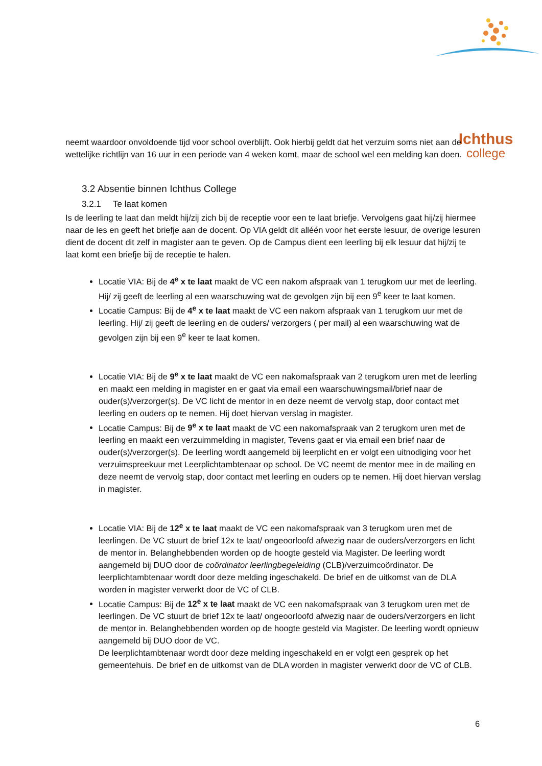Ichthus
college
neemt waardoor onvoldoende tijd voor school overblijft. Ook hierbij geldt dat het verzuim soms niet aan de wettelijke richtlijn van 16 uur in een periode van 4 weken komt, maar de school wel een melding kan doen.
3.2 Absentie binnen Ichthus College
3.2.1 Te laat komen
Is de leerling te laat dan meldt hij/zij zich bij de receptie voor een te laat briefje. Vervolgens gaat hij/zij hiermee naar de les en geeft het briefje aan de docent. Op VIA geldt dit alléén voor het eerste lesuur, de overige lesuren dient de docent dit zelf in magister aan te geven. Op de Campus dient een leerling bij elk lesuur dat hij/zij te laat komt een briefje bij de receptie te halen.
Locatie VIA: Bij de 4<sup>e</sup> x te laat maakt de VC een nakom afspraak van 1 terugkom uur met de leerling. Hij/ zij geeft de leerling al een waarschuwing wat de gevolgen zijn bij een 9<sup>e</sup> keer te laat komen.
Locatie Campus: Bij de 4<sup>e</sup> x te laat maakt de VC een nakom afspraak van 1 terugkom uur met de leerling. Hij/ zij geeft de leerling en de ouders/ verzorgers ( per mail) al een waarschuwing wat de gevolgen zijn bij een 9<sup>e</sup> keer te laat komen.
Locatie VIA: Bij de 9<sup>e</sup> x te laat maakt de VC een nakomafspraak van 2 terugkom uren met de leerling en maakt een melding in magister en er gaat via email een waarschuwingsmail/brief naar de ouder(s)/verzorger(s). De VC licht de mentor in en deze neemt de vervolg stap, door contact met leerling en ouders op te nemen. Hij doet hiervan verslag in magister.
Locatie Campus: Bij de 9<sup>e</sup> x te laat maakt de VC een nakomafspraak van 2 terugkom uren met de leerling en maakt een verzuimmelding in magister, Tevens gaat er via email een brief naar de ouder(s)/verzorger(s). De leerling wordt aangemeld bij leerplicht en er volgt een uitnodiging voor het verzuimspreekuur met Leerplichtambtenaar op school. De VC neemt de mentor mee in de mailing en deze neemt de vervolg stap, door contact met leerling en ouders op te nemen. Hij doet hiervan verslag in magister.
Locatie VIA: Bij de 12<sup>e</sup> x te laat maakt de VC een nakomafspraak van 3 terugkom uren met de leerlingen. De VC stuurt de brief 12x te laat/ ongeoorloofd afwezig naar de ouders/verzorgers en licht de mentor in. Belanghebbenden worden op de hoogte gesteld via Magister. De leerling wordt aangemeld bij DUO door de coördinator leerlingbegeleiding (CLB)/verzuimcoördinator. De leerplichtambtenaar wordt door deze melding ingeschakeld. De brief en de uitkomst van de DLA worden in magister verwerkt door de VC of CLB.
Locatie Campus: Bij de 12<sup>e</sup> x te laat maakt de VC een nakomafspraak van 3 terugkom uren met de leerlingen. De VC stuurt de brief 12x te laat/ ongeoorloofd afwezig naar de ouders/verzorgers en licht de mentor in. Belanghebbenden worden op de hoogte gesteld via Magister. De leerling wordt opnieuw aangemeld bij DUO door de VC.
De leerplichtambtenaar wordt door deze melding ingeschakeld en er volgt een gesprek op het gemeentehuis. De brief en de uitkomst van de DLA worden in magister verwerkt door de VC of CLB.
6